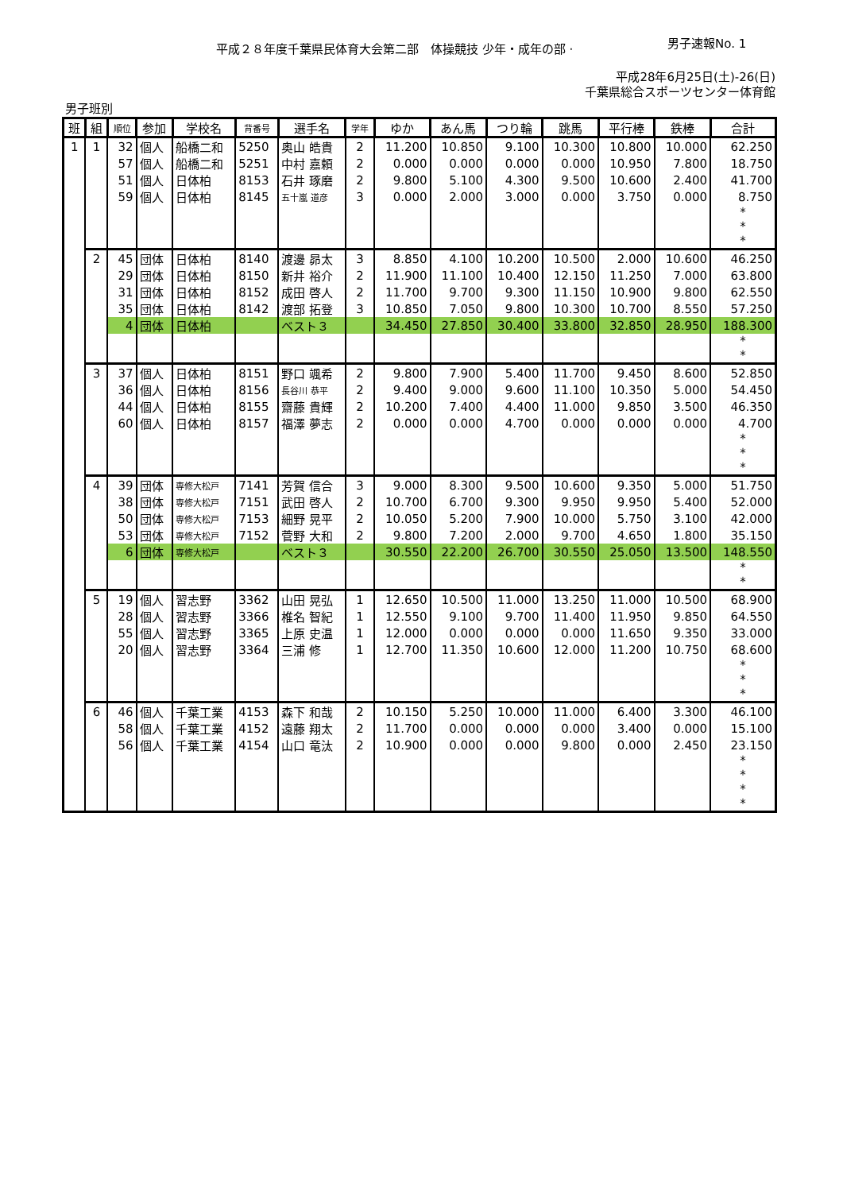平成２８年度千葉県民体育大会第二部　体操競技 少年・成年の部 ·
男子速報No. 1
平成28年6月25日(土)-26(日)
千葉県総合スポーツセンター体育館
男子班別
| 班 | 組 | 順位 | 参加 | 学校名 | 背番号 | 選手名 | 学年 | ゆか | あん馬 | つり輪 | 跳馬 | 平行棒 | 鉄棒 | 合計 |
| --- | --- | --- | --- | --- | --- | --- | --- | --- | --- | --- | --- | --- | --- | --- |
| 1 | 1 | 32 | 個人 | 船橋二和 | 5250 | 奥山 皓貴 | 2 | 11.200 | 10.850 | 9.100 | 10.300 | 10.800 | 10.000 | 62.250 |
| | | 57 | 個人 | 船橋二和 | 5251 | 中村 嘉頼 | 2 | 0.000 | 0.000 | 0.000 | 0.000 | 10.950 | 7.800 | 18.750 |
| | | 51 | 個人 | 日体柏 | 8153 | 石井 琢磨 | 2 | 9.800 | 5.100 | 4.300 | 9.500 | 10.600 | 2.400 | 41.700 |
| | | 59 | 個人 | 日体柏 | 8145 | 五十嵐 道彦 | 3 | 0.000 | 2.000 | 3.000 | 0.000 | 3.750 | 0.000 | 8.750 |
| | | | | | | | | | | | | | | * * * |
| | 2 | 45 | 団体 | 日体柏 | 8140 | 渡邊 昴太 | 3 | 8.850 | 4.100 | 10.200 | 10.500 | 2.000 | 10.600 | 46.250 |
| | | 29 | 団体 | 日体柏 | 8150 | 新井 裕介 | 2 | 11.900 | 11.100 | 10.400 | 12.150 | 11.250 | 7.000 | 63.800 |
| | | 31 | 団体 | 日体柏 | 8152 | 成田 啓人 | 2 | 11.700 | 9.700 | 9.300 | 11.150 | 10.900 | 9.800 | 62.550 |
| | | 35 | 団体 | 日体柏 | 8142 | 渡部 拓登 | 3 | 10.850 | 7.050 | 9.800 | 10.300 | 10.700 | 8.550 | 57.250 |
| | | 4 | 団体 | 日体柏 | | ベスト３ | | 34.450 | 27.850 | 30.400 | 33.800 | 32.850 | 28.950 | 188.300 |
| | | | | | | | | | | | | | | * * |
| | 3 | 37 | 個人 | 日体柏 | 8151 | 野口 颯希 | 2 | 9.800 | 7.900 | 5.400 | 11.700 | 9.450 | 8.600 | 52.850 |
| | | 36 | 個人 | 日体柏 | 8156 | 長谷川 恭平 | 2 | 9.400 | 9.000 | 9.600 | 11.100 | 10.350 | 5.000 | 54.450 |
| | | 44 | 個人 | 日体柏 | 8155 | 齋藤 貴輝 | 2 | 10.200 | 7.400 | 4.400 | 11.000 | 9.850 | 3.500 | 46.350 |
| | | 60 | 個人 | 日体柏 | 8157 | 福澤 夢志 | 2 | 0.000 | 0.000 | 4.700 | 0.000 | 0.000 | 0.000 | 4.700 |
| | | | | | | | | | | | | | | * * * |
| | 4 | 39 | 団体 | 専修大松戸 | 7141 | 芳賀 信合 | 3 | 9.000 | 8.300 | 9.500 | 10.600 | 9.350 | 5.000 | 51.750 |
| | | 38 | 団体 | 専修大松戸 | 7151 | 武田 啓人 | 2 | 10.700 | 6.700 | 9.300 | 9.950 | 9.950 | 5.400 | 52.000 |
| | | 50 | 団体 | 専修大松戸 | 7153 | 細野 晃平 | 2 | 10.050 | 5.200 | 7.900 | 10.000 | 5.750 | 3.100 | 42.000 |
| | | 53 | 団体 | 専修大松戸 | 7152 | 菅野 大和 | 2 | 9.800 | 7.200 | 2.000 | 9.700 | 4.650 | 1.800 | 35.150 |
| | | 6 | 団体 | 専修大松戸 | | ベスト３ | | 30.550 | 22.200 | 26.700 | 30.550 | 25.050 | 13.500 | 148.550 |
| | | | | | | | | | | | | | | * * |
| | 5 | 19 | 個人 | 習志野 | 3362 | 山田 晃弘 | 1 | 12.650 | 10.500 | 11.000 | 13.250 | 11.000 | 10.500 | 68.900 |
| | | 28 | 個人 | 習志野 | 3366 | 椎名 智紀 | 1 | 12.550 | 9.100 | 9.700 | 11.400 | 11.950 | 9.850 | 64.550 |
| | | 55 | 個人 | 習志野 | 3365 | 上原 史温 | 1 | 12.000 | 0.000 | 0.000 | 0.000 | 11.650 | 9.350 | 33.000 |
| | | 20 | 個人 | 習志野 | 3364 | 三浦 修 | 1 | 12.700 | 11.350 | 10.600 | 12.000 | 11.200 | 10.750 | 68.600 |
| | | | | | | | | | | | | | | * * * |
| | 6 | 46 | 個人 | 千葉工業 | 4153 | 森下 和哉 | 2 | 10.150 | 5.250 | 10.000 | 11.000 | 6.400 | 3.300 | 46.100 |
| | | 58 | 個人 | 千葉工業 | 4152 | 遠藤 翔太 | 2 | 11.700 | 0.000 | 0.000 | 0.000 | 3.400 | 0.000 | 15.100 |
| | | 56 | 個人 | 千葉工業 | 4154 | 山口 竜汰 | 2 | 10.900 | 0.000 | 0.000 | 9.800 | 0.000 | 2.450 | 23.150 |
| | | | | | | | | | | | | | | * * * * |